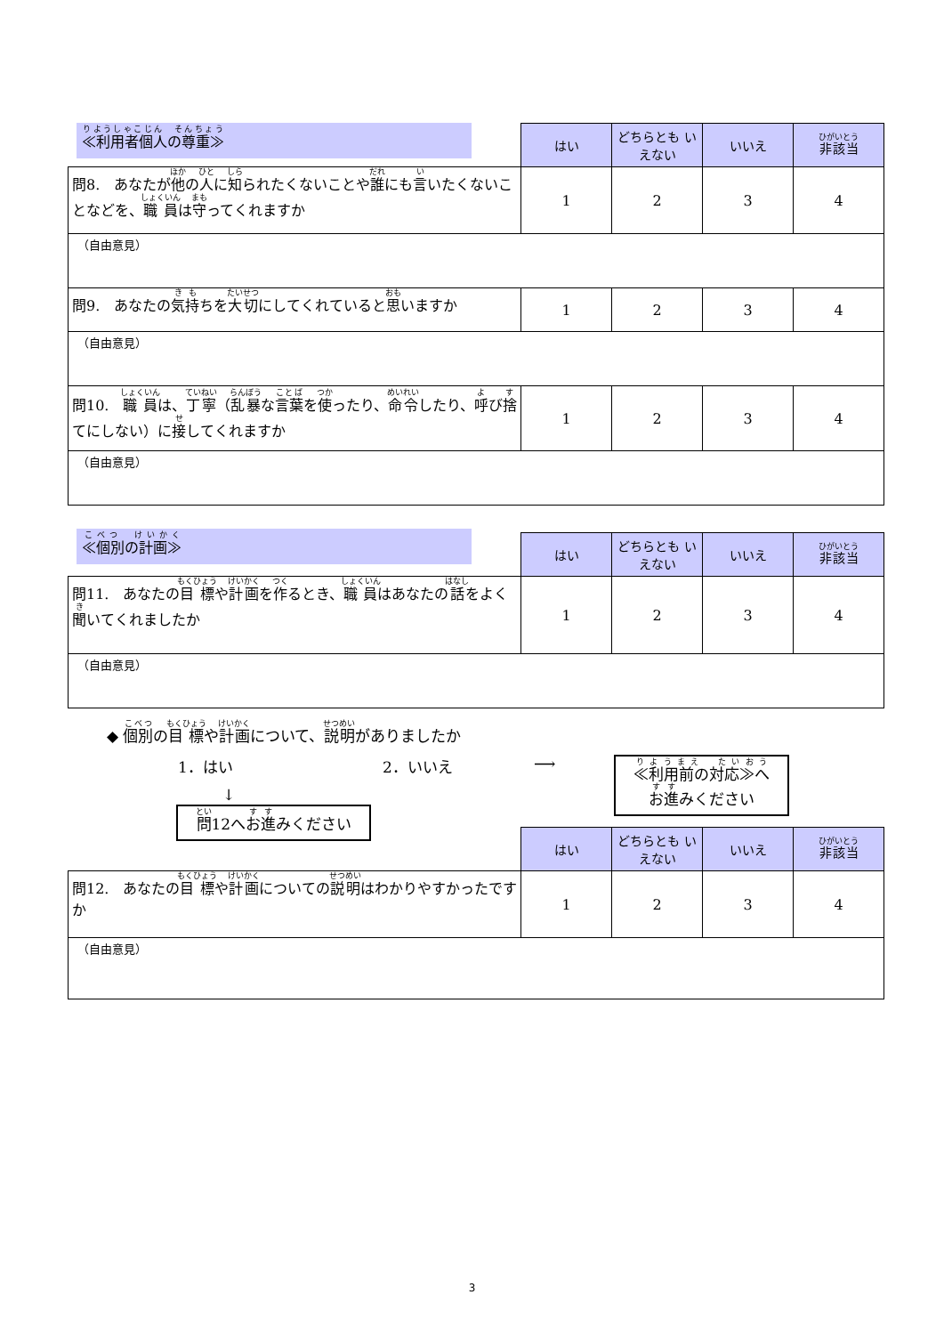≪利用者個人の尊重≫
| | はい | どちらとも いえない | いいえ | 非該当 |
| 問8. あなたが 他 の 人 に 知 られたくないことや 誰 にも 言 いたくないことなどを、 職員 は 守 ってくれますか | 1 | 2 | 3 | 4 |
| （自由意見） | | | | |
| 問9. あなたの 気持 ちを 大切 にしてくれていると 思 いますか | 1 | 2 | 3 | 4 |
| （自由意見） | | | | |
| 問10. 職員 は、 丁寧 （ 乱暴 な 言葉 を 使 ったり、 命令 したり、 呼 び 捨 てにしない）に 接 してくれますか | 1 | 2 | 3 | 4 |
| （自由意見） | | | | |
≪個別の計画≫
| | はい | どちらとも いえない | いいえ | 非該当 |
| 問11. あなたの 目標 や 計画 を 作 るとき、 職員 はあなたの 話 をよく 聞 いてくれましたか | 1 | 2 | 3 | 4 |
| （自由意見） | | | | |
◆ 個別の目標や計画について、説明がありましたか
1．はい
↓
2．いいえ ⟶
≪利用前の対応≫へ
お進みください
問12へお進みください
| | はい | どちらとも いえない | いいえ | 非該当 |
| 問12. あなたの 目標 や 計画 についての 説明 はわかりやすかったですか | 1 | 2 | 3 | 4 |
| （自由意見） | | | | |
3